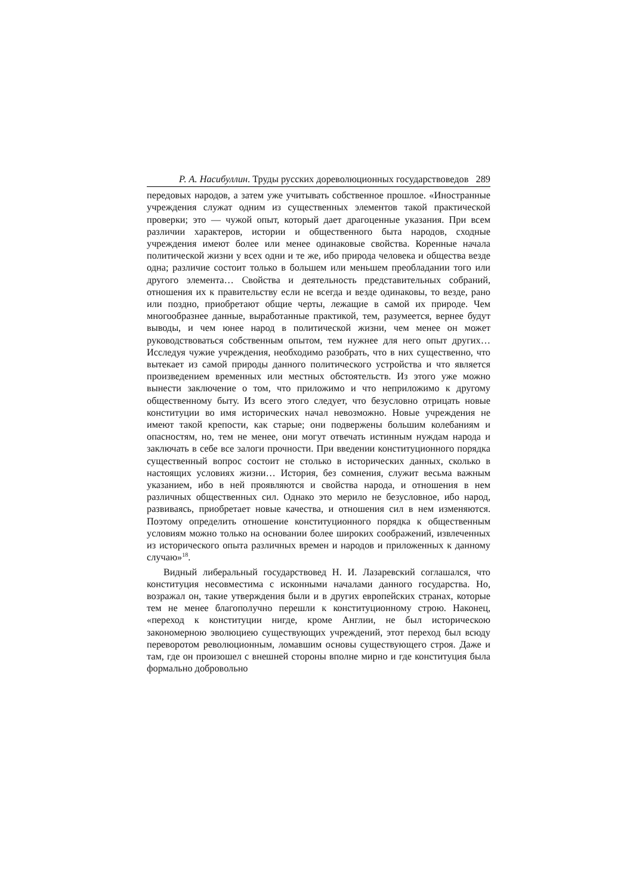Р. А. Насибуллин. Труды русских дореволюционных государствоведов 289
передовых народов, а затем уже учитывать собственное прошлое. «Иностранные учреждения служат одним из существенных элементов такой практической проверки; это — чужой опыт, который дает драгоценные указания. При всем различии характеров, истории и общественного быта народов, сходные учреждения имеют более или менее одинаковые свойства. Коренные начала политической жизни у всех одни и те же, ибо природа человека и общества везде одна; различие состоит только в большем или меньшем преобладании того или другого элемента… Свойства и деятельность представительных собраний, отношения их к правительству если не всегда и везде одинаковы, то везде, рано или поздно, приобретают общие черты, лежащие в самой их природе. Чем многообразнее данные, выработанные практикой, тем, разумеется, вернее будут выводы, и чем юнее народ в политической жизни, чем менее он может руководствоваться собственным опытом, тем нужнее для него опыт других… Исследуя чужие учреждения, необходимо разобрать, что в них существенно, что вытекает из самой природы данного политического устройства и что является произведением временных или местных обстоятельств. Из этого уже можно вынести заключение о том, что приложимо и что неприложимо к другому общественному быту. Из всего этого следует, что безусловно отрицать новые конституции во имя исторических начал невозможно. Новые учреждения не имеют такой крепости, как старые; они подвержены большим колебаниям и опасностям, но, тем не менее, они могут отвечать истинным нуждам народа и заключать в себе все залоги прочности. При введении конституционного порядка существенный вопрос состоит не столько в исторических данных, сколько в настоящих условиях жизни… История, без сомнения, служит весьма важным указанием, ибо в ней проявляются и свойства народа, и отношения в нем различных общественных сил. Однако это мерило не безусловное, ибо народ, развиваясь, приобретает новые качества, и отношения сил в нем изменяются. Поэтому определить отношение конституционного порядка к общественным условиям можно только на основании более широких соображений, извлеченных из исторического опыта различных времен и народов и приложенных к данному случаю»<sup>18</sup>.
Видный либеральный государствовед Н. И. Лазаревский соглашался, что конституция несовместима с исконными началами данного государства. Но, возражал он, такие утверждения были и в других европейских странах, которые тем не менее благополучно перешли к конституционному строю. Наконец, «переход к конституции нигде, кроме Англии, не был историческою закономерною эволюциею существующих учреждений, этот переход был всюду переворотом революционным, ломавшим основы существующего строя. Даже и там, где он произошел с внешней стороны вполне мирно и где конституция была формально добровольно